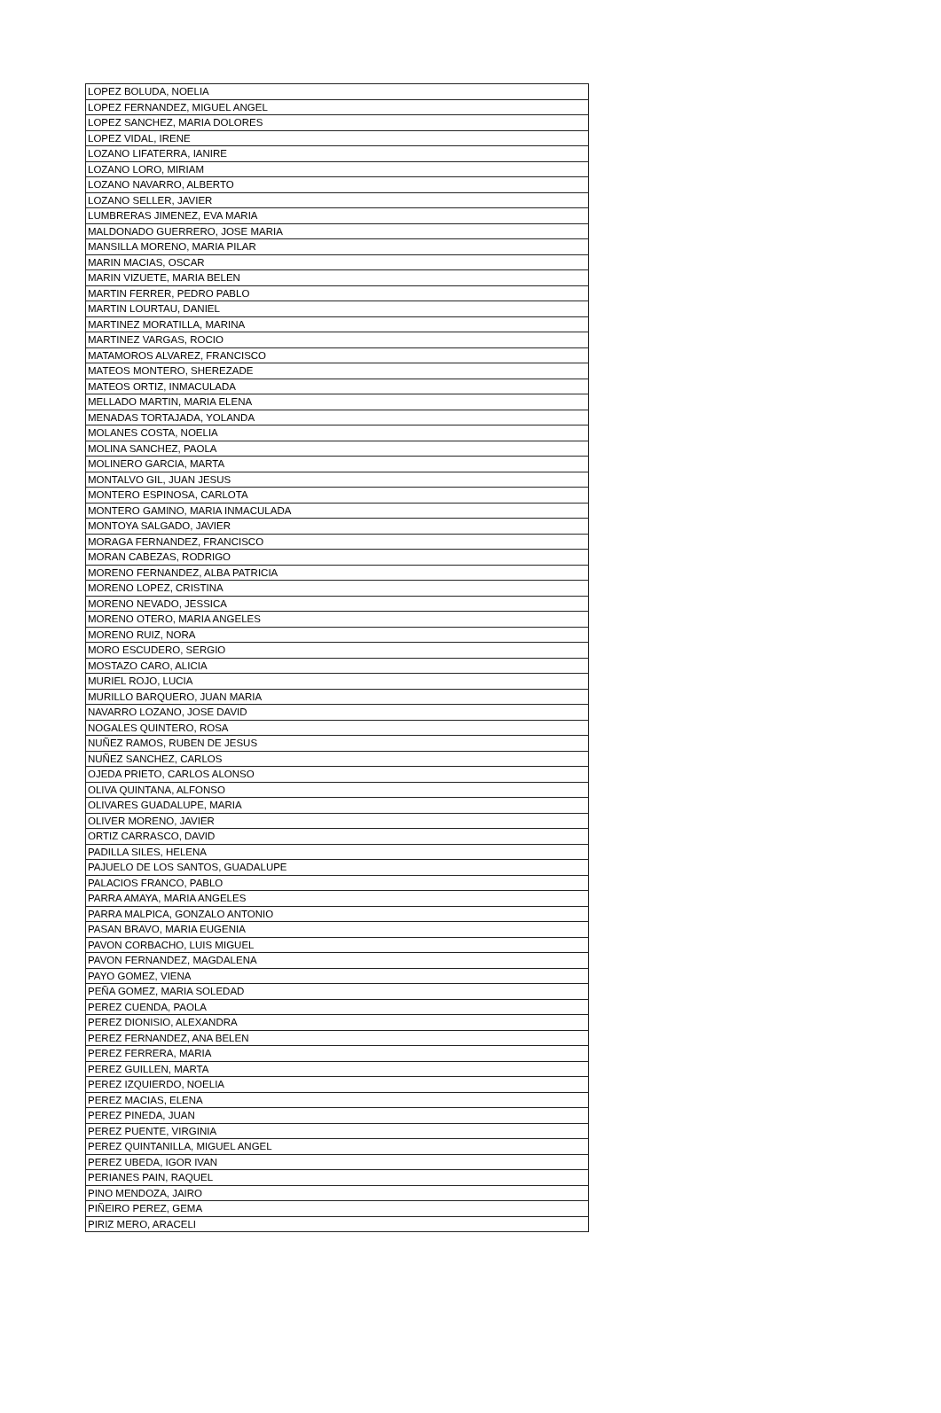| LOPEZ BOLUDA, NOELIA |
| LOPEZ FERNANDEZ, MIGUEL ANGEL |
| LOPEZ SANCHEZ, MARIA DOLORES |
| LOPEZ VIDAL, IRENE |
| LOZANO LIFATERRA, IANIRE |
| LOZANO LORO, MIRIAM |
| LOZANO NAVARRO, ALBERTO |
| LOZANO SELLER, JAVIER |
| LUMBRERAS JIMENEZ, EVA MARIA |
| MALDONADO GUERRERO, JOSE MARIA |
| MANSILLA MORENO, MARIA PILAR |
| MARIN MACIAS, OSCAR |
| MARIN VIZUETE, MARIA BELEN |
| MARTIN FERRER, PEDRO PABLO |
| MARTIN LOURTAU, DANIEL |
| MARTINEZ MORATILLA, MARINA |
| MARTINEZ VARGAS, ROCIO |
| MATAMOROS ALVAREZ, FRANCISCO |
| MATEOS MONTERO, SHEREZADE |
| MATEOS ORTIZ, INMACULADA |
| MELLADO MARTIN, MARIA ELENA |
| MENADAS TORTAJADA, YOLANDA |
| MOLANES COSTA, NOELIA |
| MOLINA SANCHEZ, PAOLA |
| MOLINERO GARCIA, MARTA |
| MONTALVO GIL, JUAN JESUS |
| MONTERO ESPINOSA, CARLOTA |
| MONTERO GAMINO, MARIA INMACULADA |
| MONTOYA SALGADO, JAVIER |
| MORAGA FERNANDEZ, FRANCISCO |
| MORAN CABEZAS, RODRIGO |
| MORENO FERNANDEZ, ALBA PATRICIA |
| MORENO LOPEZ, CRISTINA |
| MORENO NEVADO, JESSICA |
| MORENO OTERO, MARIA ANGELES |
| MORENO RUIZ, NORA |
| MORO ESCUDERO, SERGIO |
| MOSTAZO CARO, ALICIA |
| MURIEL ROJO, LUCIA |
| MURILLO BARQUERO, JUAN MARIA |
| NAVARRO LOZANO, JOSE DAVID |
| NOGALES QUINTERO, ROSA |
| NUÑEZ RAMOS, RUBEN DE JESUS |
| NUÑEZ SANCHEZ, CARLOS |
| OJEDA PRIETO, CARLOS ALONSO |
| OLIVA QUINTANA, ALFONSO |
| OLIVARES GUADALUPE, MARIA |
| OLIVER MORENO, JAVIER |
| ORTIZ CARRASCO, DAVID |
| PADILLA SILES, HELENA |
| PAJUELO DE LOS SANTOS, GUADALUPE |
| PALACIOS FRANCO, PABLO |
| PARRA AMAYA, MARIA ANGELES |
| PARRA MALPICA, GONZALO ANTONIO |
| PASAN BRAVO, MARIA EUGENIA |
| PAVON CORBACHO, LUIS MIGUEL |
| PAVON FERNANDEZ, MAGDALENA |
| PAYO GOMEZ, VIENA |
| PEÑA GOMEZ, MARIA SOLEDAD |
| PEREZ CUENDA, PAOLA |
| PEREZ DIONISIO, ALEXANDRA |
| PEREZ FERNANDEZ, ANA BELEN |
| PEREZ FERRERA, MARIA |
| PEREZ GUILLEN, MARTA |
| PEREZ IZQUIERDO, NOELIA |
| PEREZ MACIAS, ELENA |
| PEREZ PINEDA, JUAN |
| PEREZ PUENTE, VIRGINIA |
| PEREZ QUINTANILLA, MIGUEL ANGEL |
| PEREZ UBEDA, IGOR IVAN |
| PERIANES PAIN, RAQUEL |
| PINO MENDOZA, JAIRO |
| PIÑEIRO PEREZ, GEMA |
| PIRIZ MERO, ARACELI |